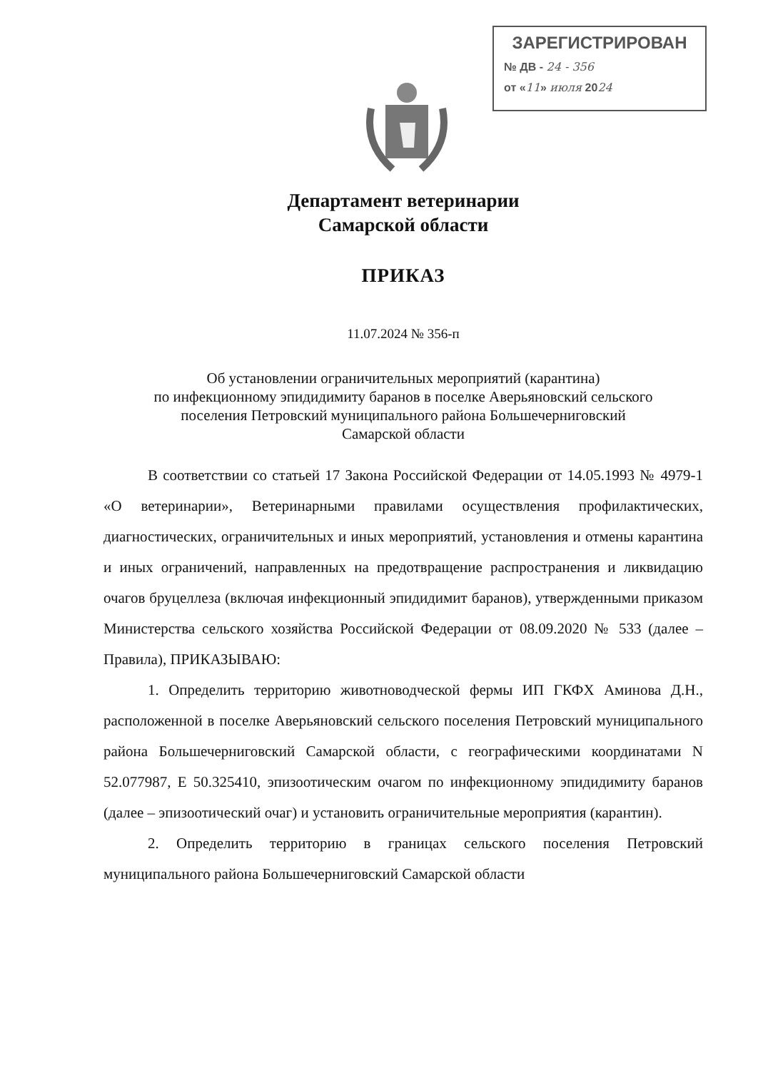ЗАРЕГИСТРИРОВАН
№ ДВ - 24 - 356
от «11» июля 2024
Департамент ветеринарии
Самарской области
ПРИКАЗ
11.07.2024 № 356-п
Об установлении ограничительных мероприятий (карантина)
по инфекционному эпидидимиту баранов в поселке Аверьяновский сельского
поселения Петровский муниципального района Большечерниговский
Самарской области
В соответствии со статьей 17 Закона Российской Федерации от 14.05.1993 № 4979-1 «О ветеринарии», Ветеринарными правилами осуществления профилактических, диагностических, ограничительных и иных мероприятий, установления и отмены карантина и иных ограничений, направленных на предотвращение распространения и ликвидацию очагов бруцеллеза (включая инфекционный эпидидимит баранов), утвержденными приказом Министерства сельского хозяйства Российской Федерации от 08.09.2020 № 533 (далее – Правила), ПРИКАЗЫВАЮ:
1. Определить территорию животноводческой фермы ИП ГКФХ Аминова Д.Н., расположенной в поселке Аверьяновский сельского поселения Петровский муниципального района Большечерниговский Самарской области, с географическими координатами N 52.077987, E 50.325410, эпизоотическим очагом по инфекционному эпидидимиту баранов (далее – эпизоотический очаг) и установить ограничительные мероприятия (карантин).
2. Определить территорию в границах сельского поселения Петровский муниципального района Большечерниговский Самарской области